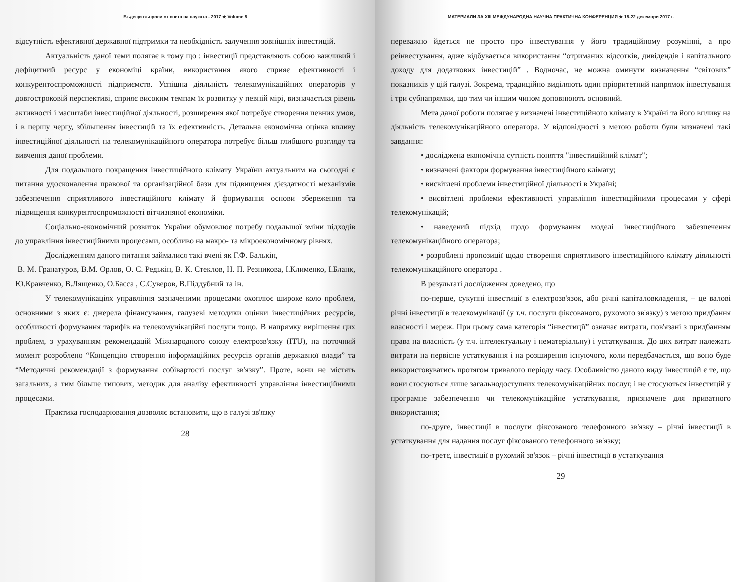Бъдещи въпроси от света на науката - 2017 ★ Volume 5
відсутність ефективної державної підтримки та необхідність залучення зовнішніх інвестицій.
Актуальність даної теми полягає в тому що : інвестиції представляють собою важливий і дефіцитний ресурс у економіці країни, використання якого сприяє ефективності і конкурентоспроможності підприємств. Успішна діяльність телекомунікаційних операторів у довгостроковій перспективі, сприяє високим темпам їх розвитку у певній мірі, визначається рівень активності і масштаби інвестиційної діяльності, розширення якої потребує створення певних умов, і в першу чергу, збільшення інвестицій та їх ефективність. Детальна економічна оцінка впливу інвестиційної діяльності на телекомунікаційного оператора потребує більш глибшого розгляду та вивчення даної проблеми.
Для подальшого покращення інвестиційного клімату України актуальним на сьогодні є питання удосконалення правової та організаційної бази для підвищення дієздатності механізмів забезпечення сприятливого інвестиційного клімату й формування основи збереження та підвищення конкурентоспроможності вітчизняної економіки.
Соціально-економічний розвиток України обумовлює потребу подальшої зміни підходів до управління інвестиційними процесами, особливо на макро- та мікроекономічному рівнях.
Дослідженням даного питання займалися такі вчені як Г.Ф. Балькін,
В. М. Гранатуров, В.М. Орлов, О. С. Редькін, В. К. Стеклов, Н. П. Резникова, І.Клименко, І.Бланк, Ю.Кравченко, В.Лященко, О.Басса , С.Суверов, В.Піддубний та ін.
У телекомунікаціях управління зазначеними процесами охоплює широке коло проблем, основними з яких є: джерела фінансування, галузеві методики оцінки інвестиційних ресурсів, особливості формування тарифів на телекомунікаційні послуги тощо. В напрямку вирішення цих проблем, з урахуванням рекомендацій Міжнародного союзу електрозв'язку (ITU), на поточний момент розроблено “Концепцію створення інформаційних ресурсів органів державної влади” та “Методичні рекомендації з формування собівартості послуг зв'язку”. Проте, вони не містять загальних, а тим більше типових, методик для аналізу ефективності управління інвестиційними процесами.
Практика господарювання дозволяє встановити, що в галузі зв'язку
28
МАТЕРИАЛИ ЗА XIII МЕЖДУНАРОДНА НАУЧНА ПРАКТИЧНА КОНФЕРЕНЦИЯ ★ 15-22 декември 2017 г.
переважно йдеться не просто про інвестування у його традиційному розумінні, а про реінвестування, адже відбувається використання “отриманих відсотків, дивідендів і капітального доходу для додаткових інвестицій” . Водночас, не можна оминути визначення “світових” показників у цій галузі. Зокрема, традиційно виділяють один пріоритетний напрямок інвестування і три субнапрямки, що тим чи іншим чином доповнюють основний.
Мета даної роботи полягає у визначені інвестиційного клімату в Україні та його впливу на діяльність телекомунікаційного оператора. У відповідності з метою роботи були визначені такі завдання:
• досліджена економічна сутність поняття "інвестиційний клімат";
• визначені фактори формування інвестиційного клімату;
• висвітлені проблеми інвестиційної діяльності в Україні;
• висвітлені проблеми ефективності управління інвестиційними процесами у сфері телекомунікацій;
• наведений підхід щодо формування моделі інвестиційного забезпечення телекомунікаційного оператора;
• розроблені пропозиції щодо створення сприятливого інвестиційного клімату діяльності телекомунікаційного оператора .
В результаті дослідження доведено, що
по-перше, сукупні інвестиції в електрозв'язок, або річні капіталовкладення, – це валові річні інвестиції в телекомунікації (у т.ч. послуги фіксованого, рухомого зв'язку) з метою придбання власності і мереж. При цьому сама категорія “інвестиції” означає витрати, пов'язані з придбанням права на власність (у т.ч. інтелектуальну і нематеріальну) і устаткування. До цих витрат належать витрати на первісне устаткування і на розширення існуючого, коли передбачається, що воно буде використовуватись протягом тривалого періоду часу. Особливістю даного виду інвестицій є те, що вони стосуються лише загальнодоступних телекомунікаційних послуг, і не стосуються інвестицій у програмне забезпечення чи телекомунікаційне устаткування, призначене для приватного використання;
по-друге, інвестиції в послуги фіксованого телефонного зв'язку – річні інвестиції в устаткування для надання послуг фіксованого телефонного зв'язку;
по-третє, інвестиції в рухомий зв'язок – річні інвестиції в устаткування
29